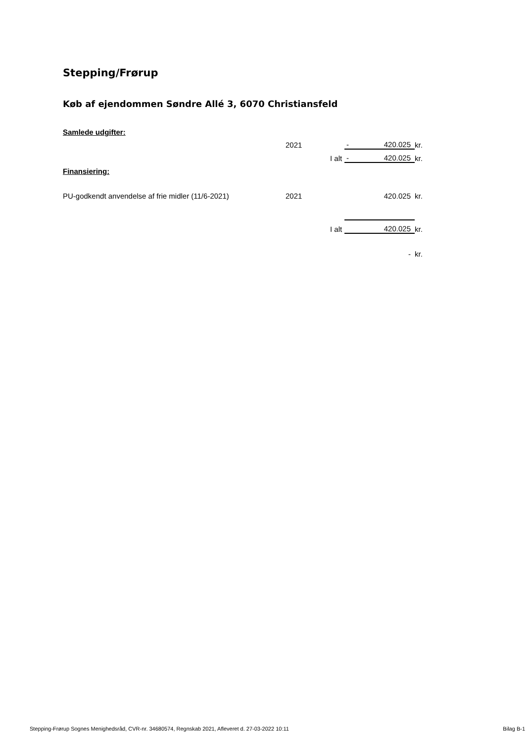Stepping/Frørup
Køb af ejendommen Søndre Allé 3, 6070 Christiansfeld
| Samlede udgifter: | | | | | |
| | 2021 | | - | 420.025 | kr. |
| | | I alt | - | 420.025 | kr. |
| Finansiering: | | | | | |
| PU-godkendt anvendelse af frie midler (11/6-2021) | 2021 | | | 420.025 | kr. |
| | | I alt | | 420.025 | kr. |
| | | | | - | kr. |
Stepping-Frørup Sognes Menighedsråd, CVR-nr. 34680574, Regnskab 2021, Afleveret d. 27-03-2022 10:11 Bilag B-1